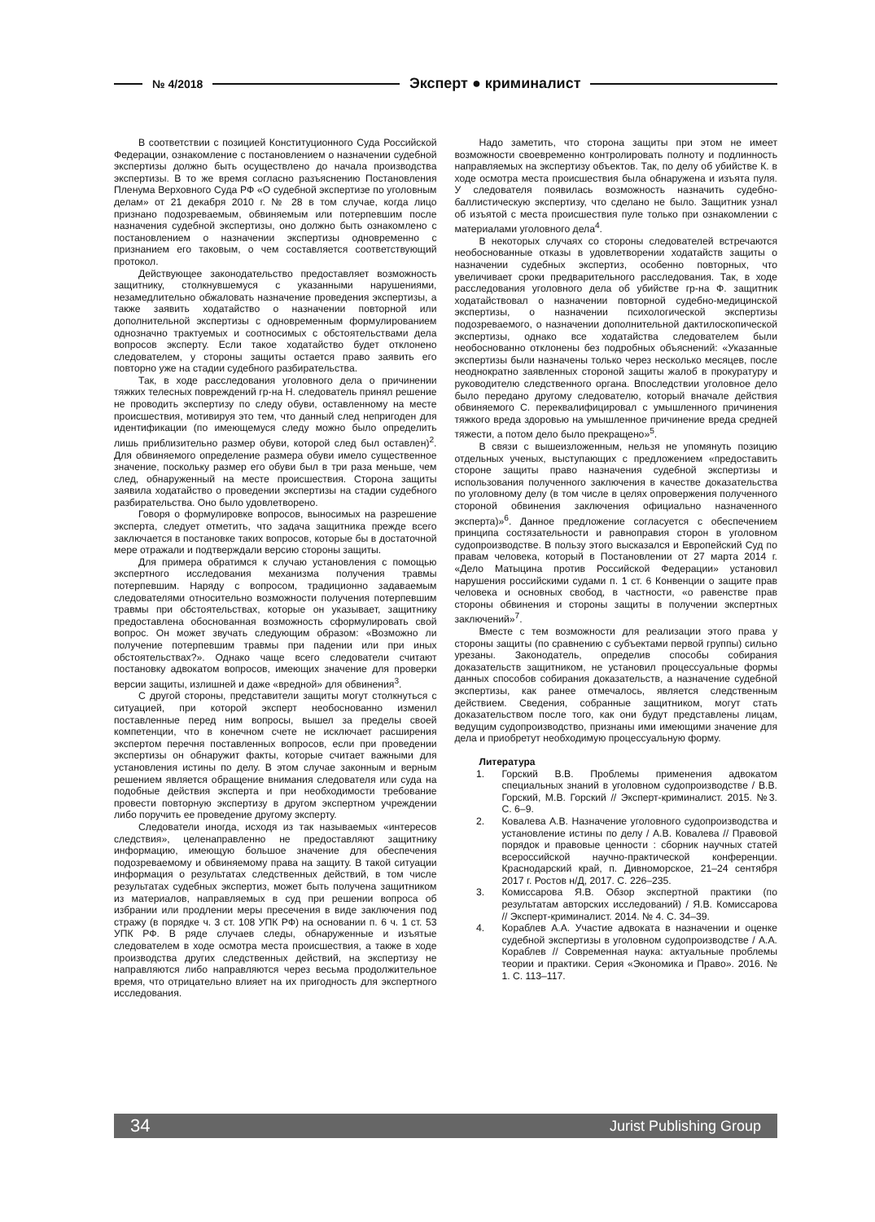№ 4/2018 Эксперт ● криминалист
В соответствии с позицией Конституционного Суда Российской Федерации, ознакомление с постановлением о назначении судебной экспертизы должно быть осуществлено до начала производства экспертизы. В то же время согласно разъяснению Постановления Пленума Верховного Суда РФ «О судебной экспертизе по уголовным делам» от 21 декабря 2010 г. № 28 в том случае, когда лицо признано подозреваемым, обвиняемым или потерпевшим после назначения судебной экспертизы, оно должно быть ознакомлено с постановлением о назначении экспертизы одновременно с признанием его таковым, о чем составляется соответствующий протокол.
Действующее законодательство предоставляет возможность защитнику, столкнувшемуся с указанными нарушениями, незамедлительно обжаловать назначение проведения экспертизы, а также заявить ходатайство о назначении повторной или дополнительной экспертизы с одновременным формулированием однозначно трактуемых и соотносимых с обстоятельствами дела вопросов эксперту. Если такое ходатайство будет отклонено следователем, у стороны защиты остается право заявить его повторно уже на стадии судебного разбирательства.
Так, в ходе расследования уголовного дела о причинении тяжких телесных повреждений гр-на Н. следователь принял решение не проводить экспертизу по следу обуви, оставленному на месте происшествия, мотивируя это тем, что данный след непригоден для идентификации (по имеющемуся следу можно было определить лишь приблизительно размер обуви, которой след был оставлен)<sup>2</sup>. Для обвиняемого определение размера обуви имело существенное значение, поскольку размер его обуви был в три раза меньше, чем след, обнаруженный на месте происшествия. Сторона защиты заявила ходатайство о проведении экспертизы на стадии судебного разбирательства. Оно было удовлетворено.
Говоря о формулировке вопросов, выносимых на разрешение эксперта, следует отметить, что задача защитника прежде всего заключается в постановке таких вопросов, которые бы в достаточной мере отражали и подтверждали версию стороны защиты.
Для примера обратимся к случаю установления с помощью экспертного исследования механизма получения травмы потерпевшим. Наряду с вопросом, традиционно задаваемым следователями относительно возможности получения потерпевшим травмы при обстоятельствах, которые он указывает, защитнику предоставлена обоснованная возможность сформулировать свой вопрос. Он может звучать следующим образом: «Возможно ли получение потерпевшим травмы при падении или при иных обстоятельствах?». Однако чаще всего следователи считают постановку адвокатом вопросов, имеющих значение для проверки версии защиты, излишней и даже «вредной» для обвинения<sup>3</sup>.
С другой стороны, представители защиты могут столкнуться с ситуацией, при которой эксперт необоснованно изменил поставленные перед ним вопросы, вышел за пределы своей компетенции, что в конечном счете не исключает расширения экспертом перечня поставленных вопросов, если при проведении экспертизы он обнаружит факты, которые считает важными для установления истины по делу. В этом случае законным и верным решением является обращение внимания следователя или суда на подобные действия эксперта и при необходимости требование провести повторную экспертизу в другом экспертном учреждении либо поручить ее проведение другому эксперту.
Следователи иногда, исходя из так называемых «интересов следствия», целенаправленно не предоставляют защитнику информацию, имеющую большое значение для обеспечения подозреваемому и обвиняемому права на защиту. В такой ситуации информация о результатах следственных действий, в том числе результатах судебных экспертиз, может быть получена защитником из материалов, направляемых в суд при решении вопроса об избрании или продлении меры пресечения в виде заключения под стражу (в порядке ч. 3 ст. 108 УПК РФ) на основании п. 6 ч. 1 ст. 53 УПК РФ. В ряде случаев следы, обнаруженные и изъятые следователем в ходе осмотра места происшествия, а также в ходе производства других следственных действий, на экспертизу не направляются либо направляются через весьма продолжительное время, что отрицательно влияет на их пригодность для экспертного исследования.
Надо заметить, что сторона защиты при этом не имеет возможности своевременно контролировать полноту и подлинность направляемых на экспертизу объектов. Так, по делу об убийстве К. в ходе осмотра места происшествия была обнаружена и изъята пуля. У следователя появилась возможность назначить судебно-баллистическую экспертизу, что сделано не было. Защитник узнал об изъятой с места происшествия пуле только при ознакомлении с материалами уголовного дела<sup>4</sup>.
В некоторых случаях со стороны следователей встречаются необоснованные отказы в удовлетворении ходатайств защиты о назначении судебных экспертиз, особенно повторных, что увеличивает сроки предварительного расследования. Так, в ходе расследования уголовного дела об убийстве гр-на Ф. защитник ходатайствовал о назначении повторной судебно-медицинской экспертизы, о назначении психологической экспертизы подозреваемого, о назначении дополнительной дактилоскопической экспертизы, однако все ходатайства следователем были необоснованно отклонены без подробных объяснений: «Указанные экспертизы были назначены только через несколько месяцев, после неоднократно заявленных стороной защиты жалоб в прокуратуру и руководителю следственного органа. Впоследствии уголовное дело было передано другому следователю, который вначале действия обвиняемого С. переквалифицировал с умышленного причинения тяжкого вреда здоровью на умышленное причинение вреда средней тяжести, а потом дело было прекращено»<sup>5</sup>.
В связи с вышеизложенным, нельзя не упомянуть позицию отдельных ученых, выступающих с предложением «предоставить стороне защиты право назначения судебной экспертизы и использования полученного заключения в качестве доказательства по уголовному делу (в том числе в целях опровержения полученного стороной обвинения заключения официально назначенного эксперта)»<sup>6</sup>. Данное предложение согласуется с обеспечением принципа состязательности и равноправия сторон в уголовном судопроизводстве. В пользу этого высказался и Европейский Суд по правам человека, который в Постановлении от 27 марта 2014 г. «Дело Матыцина против Российской Федерации» установил нарушения российскими судами п. 1 ст. 6 Конвенции о защите прав человека и основных свобод, в частности, «о равенстве прав стороны обвинения и стороны защиты в получении экспертных заключений»<sup>7</sup>.
Вместе с тем возможности для реализации этого права у стороны защиты (по сравнению с субъектами первой группы) сильно урезаны. Законодатель, определив способы собирания доказательств защитником, не установил процессуальные формы данных способов собирания доказательств, а назначение судебной экспертизы, как ранее отмечалось, является следственным действием. Сведения, собранные защитником, могут стать доказательством после того, как они будут представлены лицам, ведущим судопроизводство, признаны ими имеющими значение для дела и приобретут необходимую процессуальную форму.
Литература
1. Горский В.В. Проблемы применения адвокатом специальных знаний в уголовном судопроизводстве / В.В. Горский, М.В. Горский // Эксперт-криминалист. 2015. №3. С. 6–9.
2. Ковалева А.В. Назначение уголовного судопроизводства и установление истины по делу / А.В. Ковалева // Правовой порядок и правовые ценности : сборник научных статей всероссийской научно-практической конференции. Краснодарский край, п. Дивноморское, 21–24 сентября 2017 г. Ростов н/Д, 2017. С. 226–235.
3. Комиссарова Я.В. Обзор экспертной практики (по результатам авторских исследований) / Я.В. Комиссарова // Эксперт-криминалист. 2014. № 4. С. 34–39.
4. Кораблев А.А. Участие адвоката в назначении и оценке судебной экспертизы в уголовном судопроизводстве / А.А. Кораблев // Современная наука: актуальные проблемы теории и практики. Серия «Экономика и Право». 2016. № 1. С. 113–117.
34 Jurist Publishing Group